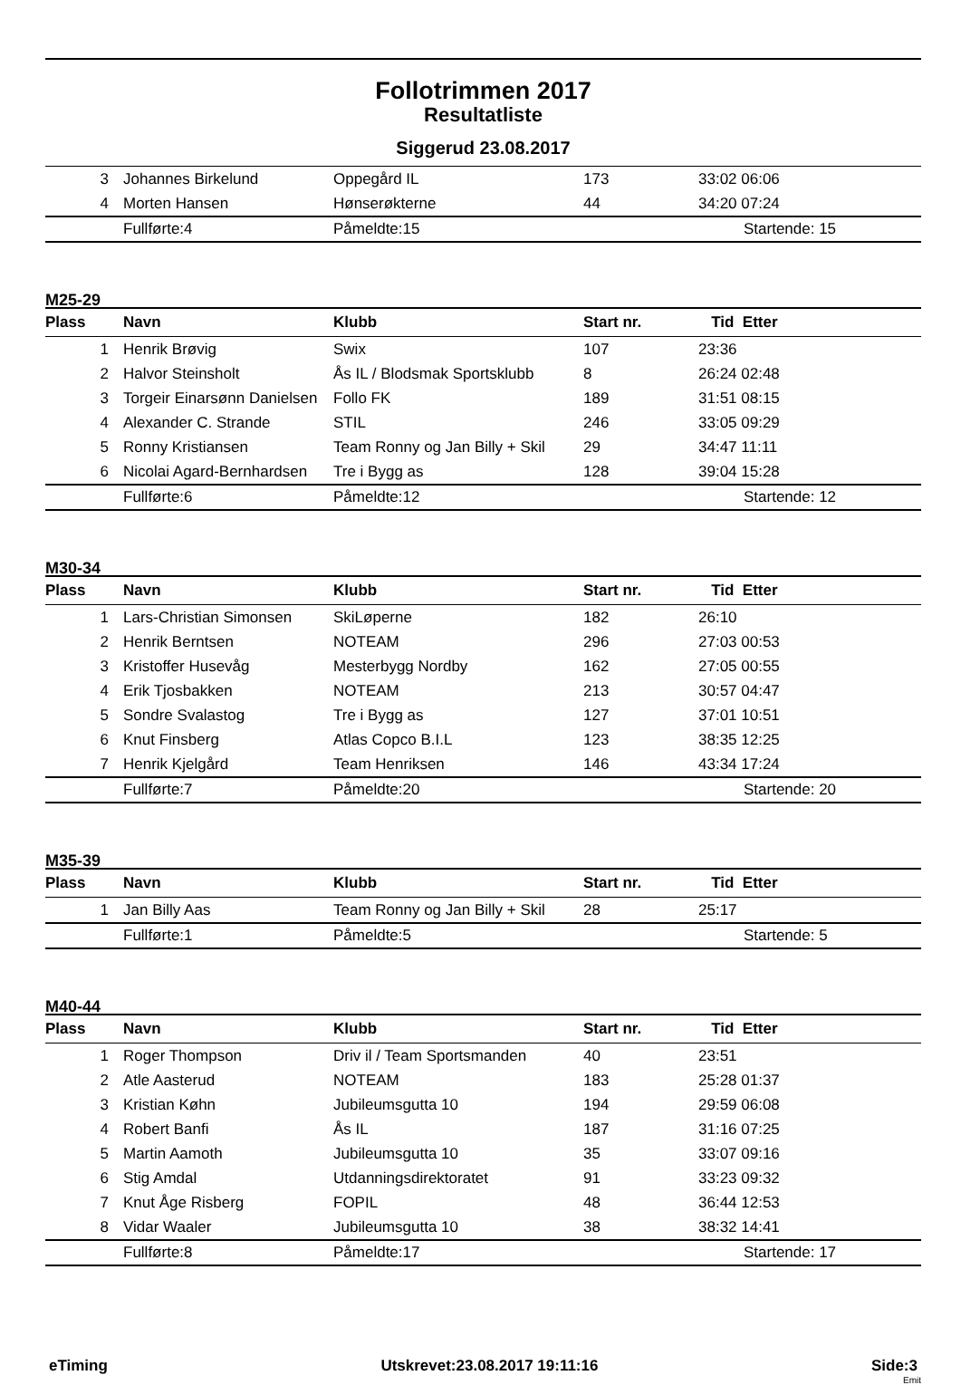Follotrimmen 2017
Resultatliste
Siggerud 23.08.2017
| 3 | Johannes Birkelund | Oppegård IL | 173 | 33:02 06:06 |
| 4 | Morten Hansen | Hønserøkterne | 44 | 34:20 07:24 |
| | Fullførte:4 | Påmeldte:15 | | Startende: 15 |
M25-29
| Plass | Navn | Klubb | Start nr. | Tid Etter |
| --- | --- | --- | --- | --- |
| 1 | Henrik Brøvig | Swix | 107 | 23:36 |
| 2 | Halvor Steinsholt | Ås IL / Blodsmak Sportsklubb | 8 | 26:24 02:48 |
| 3 | Torgeir Einarsønn Danielsen | Follo FK | 189 | 31:51 08:15 |
| 4 | Alexander C. Strande | STIL | 246 | 33:05 09:29 |
| 5 | Ronny Kristiansen | Team Ronny og Jan Billy + Skil | 29 | 34:47 11:11 |
| 6 | Nicolai Agard-Bernhardsen | Tre i Bygg as | 128 | 39:04 15:28 |
| | Fullførte:6 | Påmeldte:12 | | Startende: 12 |
M30-34
| Plass | Navn | Klubb | Start nr. | Tid Etter |
| --- | --- | --- | --- | --- |
| 1 | Lars-Christian Simonsen | SkiLøperne | 182 | 26:10 |
| 2 | Henrik Berntsen | NOTEAM | 296 | 27:03 00:53 |
| 3 | Kristoffer Husevåg | Mesterbygg Nordby | 162 | 27:05 00:55 |
| 4 | Erik Tjosbakken | NOTEAM | 213 | 30:57 04:47 |
| 5 | Sondre Svalastog | Tre i Bygg as | 127 | 37:01 10:51 |
| 6 | Knut Finsberg | Atlas Copco B.I.L | 123 | 38:35 12:25 |
| 7 | Henrik Kjelgård | Team Henriksen | 146 | 43:34 17:24 |
| | Fullførte:7 | Påmeldte:20 | | Startende: 20 |
M35-39
| Plass | Navn | Klubb | Start nr. | Tid Etter |
| --- | --- | --- | --- | --- |
| 1 | Jan Billy Aas | Team Ronny og Jan Billy + Skil | 28 | 25:17 |
| | Fullførte:1 | Påmeldte:5 | | Startende: 5 |
M40-44
| Plass | Navn | Klubb | Start nr. | Tid Etter |
| --- | --- | --- | --- | --- |
| 1 | Roger Thompson | Driv il / Team Sportsmanden | 40 | 23:51 |
| 2 | Atle Aasterud | NOTEAM | 183 | 25:28 01:37 |
| 3 | Kristian Køhn | Jubileumsgutta 10 | 194 | 29:59 06:08 |
| 4 | Robert Banfi | Ås IL | 187 | 31:16 07:25 |
| 5 | Martin Aamoth | Jubileumsgutta 10 | 35 | 33:07 09:16 |
| 6 | Stig Amdal | Utdanningsdirektoratet | 91 | 33:23 09:32 |
| 7 | Knut Åge Risberg | FOPIL | 48 | 36:44 12:53 |
| 8 | Vidar Waaler | Jubileumsgutta 10 | 38 | 38:32 14:41 |
| | Fullførte:8 | Påmeldte:17 | | Startende: 17 |
eTiming Utskrevet:23.08.2017 19:11:16 Side:3
Emit